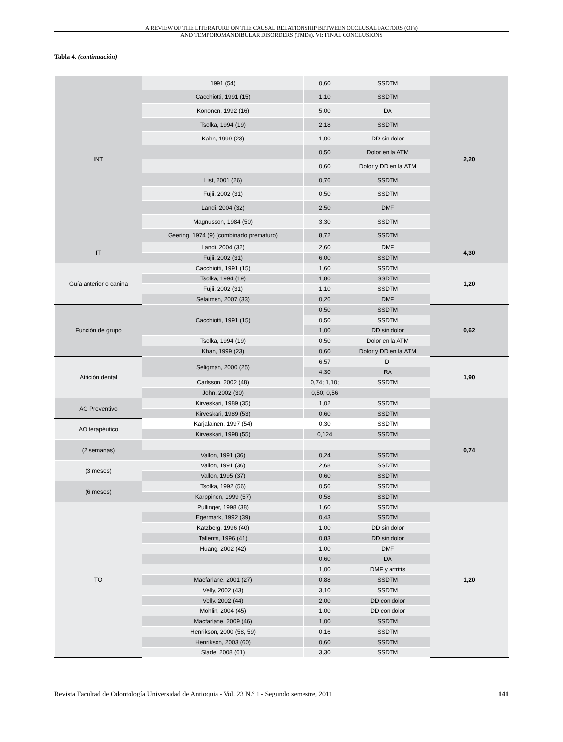A REVIEW OF THE LITERATURE ON THE CAUSAL RELATIONSHIP BETWEEN OCCLUSAL FACTORS (OFs)
AND TEMPOROMANDIBULAR DISORDERS (TMDs). VI: FINAL CONCLUSIONS
Tabla 4. (continuación)
| INT | 1991 (54) | 0,60 | SSDTM | 2,20 |
| | Cacchiotti, 1991 (15) | 1,10 | SSDTM | |
| | Kononen, 1992 (16) | 5,00 | DA | |
| | Tsolka, 1994 (19) | 2,18 | SSDTM | |
| | Kahn, 1999 (23) | 1,00 | DD sin dolor | |
| | | 0,50 | Dolor en la ATM | |
| | | 0,60 | Dolor y DD en la ATM | |
| | List, 2001 (26) | 0,76 | SSDTM | |
| | Fujii, 2002 (31) | 0,50 | SSDTM | |
| | Landi, 2004 (32) | 2,50 | DMF | |
| | Magnusson, 1984 (50) | 3,30 | SSDTM | |
| | Geering, 1974 (9) (combinado prematuro) | 8,72 | SSDTM | |
| IT | Landi, 2004 (32) | 2,60 | DMF | 4,30 |
| | Fujii, 2002 (31) | 6,00 | SSDTM | |
| Guía anterior o canina | Cacchiotti, 1991 (15) | 1,60 | SSDTM | 1,20 |
| | Tsolka, 1994 (19) | 1,80 | SSDTM | |
| | Fujii, 2002 (31) | 1,10 | SSDTM | |
| | Selaimen, 2007 (33) | 0,26 | DMF | |
| Función de grupo | Cacchiotti, 1991 (15) | 0,50 | SSDTM | 0,62 |
| | | 0,50 | SSDTM | |
| | | 1,00 | DD sin dolor | |
| | Tsolka, 1994 (19) | 0,50 | Dolor en la ATM | |
| | Khan, 1999 (23) | 0,60 | Dolor y DD en la ATM | |
| Atrición dental | Seligman, 2000 (25) | 6,57 | DI | 1,90 |
| | | 4,30 | RA | |
| | Carlsson, 2002 (48) | 0,74; 1,10; | SSDTM | |
| | John, 2002 (30) | 0,50; 0,56 | | |
| AO Preventivo | Kirveskari, 1989 (35) | 1,02 | SSDTM | 0,74 |
| | Kirveskari, 1989 (53) | 0,60 | SSDTM | |
| AO terapéutico | Karjalainen, 1997 (54) | 0,30 | SSDTM | |
| | Kirveskari, 1998 (55) | 0,124 | SSDTM | |
| (2 semanas) | | | | |
| | Vallon, 1991 (36) | 0,24 | SSDTM | |
| (3 meses) | Vallon, 1991 (36) | 2,68 | SSDTM | |
| | Vallon, 1995 (37) | 0,60 | SSDTM | |
| (6 meses) | Tsolka, 1992 (56) | 0,56 | SSDTM | |
| | Karppinen, 1999 (57) | 0,58 | SSDTM | |
| TO | Pullinger, 1998 (38) | 1,60 | SSDTM | 1,20 |
| | Egermark, 1992 (39) | 0,43 | SSDTM | |
| | Katzberg, 1996 (40) | 1,00 | DD sin dolor | |
| | Tallents, 1996 (41) | 0,83 | DD sin dolor | |
| | Huang, 2002 (42) | 1,00 | DMF | |
| | | 0,60 | DA | |
| | | 1,00 | DMF y artritis | |
| | Macfarlane, 2001 (27) | 0,88 | SSDTM | |
| | Velly, 2002 (43) | 3,10 | SSDTM | |
| | Velly, 2002 (44) | 2,00 | DD con dolor | |
| | Mohlin, 2004 (45) | 1,00 | DD con dolor | |
| | Macfarlane, 2009 (46) | 1,00 | SSDTM | |
| | Henrikson, 2000 (58, 59) | 0,16 | SSDTM | |
| | Henrikson, 2003 (60) | 0,60 | SSDTM | |
| | Slade, 2008 (61) | 3,30 | SSDTM | |
Revista Facultad de Odontología Universidad de Antioquia - Vol. 23 N.º 1 - Segundo semestre, 2011 141